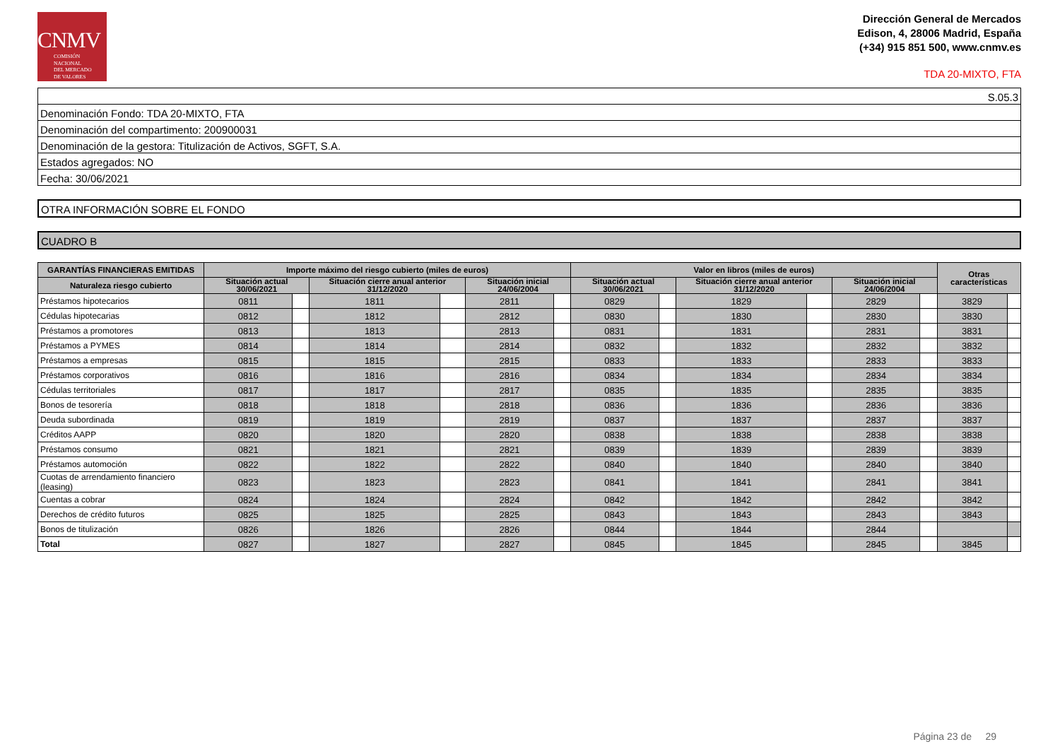CNMV
COMISIÓN
NACIONAL
DEL MERCADO
DE VALORES
Dirección General de Mercados
Edison, 4, 28006 Madrid, España
(+34) 915 851 500, www.cnmv.es
TDA 20-MIXTO, FTA
S.05.3
Denominación Fondo: TDA 20-MIXTO, FTA
Denominación del compartimento: 200900031
Denominación de la gestora: Titulización de Activos, SGFT, S.A.
Estados agregados: NO
Fecha: 30/06/2021
OTRA INFORMACIÓN SOBRE EL FONDO
CUADRO B
| GARANTÍAS FINANCIERAS EMITIDAS | Importe máximo del riesgo cubierto (miles de euros) | | | | | | Valor en libros (miles de euros) | | | | | | Otras características | |
| --- | --- | --- | --- | --- | --- | --- | --- | --- | --- | --- | --- | --- | --- | --- |
| Naturaleza riesgo cubierto | Situación actual 30/06/2021 | | Situación cierre anual anterior 31/12/2020 | | Situación inicial 24/06/2004 | | Situación actual 30/06/2021 | | Situación cierre anual anterior 31/12/2020 | | Situación inicial 24/06/2004 | | | |
| Préstamos hipotecarios | 0811 | | 1811 | | 2811 | | 0829 | | 1829 | | 2829 | | 3829 | |
| Cédulas hipotecarias | 0812 | | 1812 | | 2812 | | 0830 | | 1830 | | 2830 | | 3830 | |
| Préstamos a promotores | 0813 | | 1813 | | 2813 | | 0831 | | 1831 | | 2831 | | 3831 | |
| Préstamos a PYMES | 0814 | | 1814 | | 2814 | | 0832 | | 1832 | | 2832 | | 3832 | |
| Préstamos a empresas | 0815 | | 1815 | | 2815 | | 0833 | | 1833 | | 2833 | | 3833 | |
| Préstamos corporativos | 0816 | | 1816 | | 2816 | | 0834 | | 1834 | | 2834 | | 3834 | |
| Cédulas territoriales | 0817 | | 1817 | | 2817 | | 0835 | | 1835 | | 2835 | | 3835 | |
| Bonos de tesorería | 0818 | | 1818 | | 2818 | | 0836 | | 1836 | | 2836 | | 3836 | |
| Deuda subordinada | 0819 | | 1819 | | 2819 | | 0837 | | 1837 | | 2837 | | 3837 | |
| Créditos AAPP | 0820 | | 1820 | | 2820 | | 0838 | | 1838 | | 2838 | | 3838 | |
| Préstamos consumo | 0821 | | 1821 | | 2821 | | 0839 | | 1839 | | 2839 | | 3839 | |
| Préstamos automoción | 0822 | | 1822 | | 2822 | | 0840 | | 1840 | | 2840 | | 3840 | |
| Cuotas de arrendamiento financiero (leasing) | 0823 | | 1823 | | 2823 | | 0841 | | 1841 | | 2841 | | 3841 | |
| Cuentas a cobrar | 0824 | | 1824 | | 2824 | | 0842 | | 1842 | | 2842 | | 3842 | |
| Derechos de crédito futuros | 0825 | | 1825 | | 2825 | | 0843 | | 1843 | | 2843 | | 3843 | |
| Bonos de titulización | 0826 | | 1826 | | 2826 | | 0844 | | 1844 | | 2844 | | | |
| Total | 0827 | | 1827 | | 2827 | | 0845 | | 1845 | | 2845 | | 3845 | |
Página 23 de 29